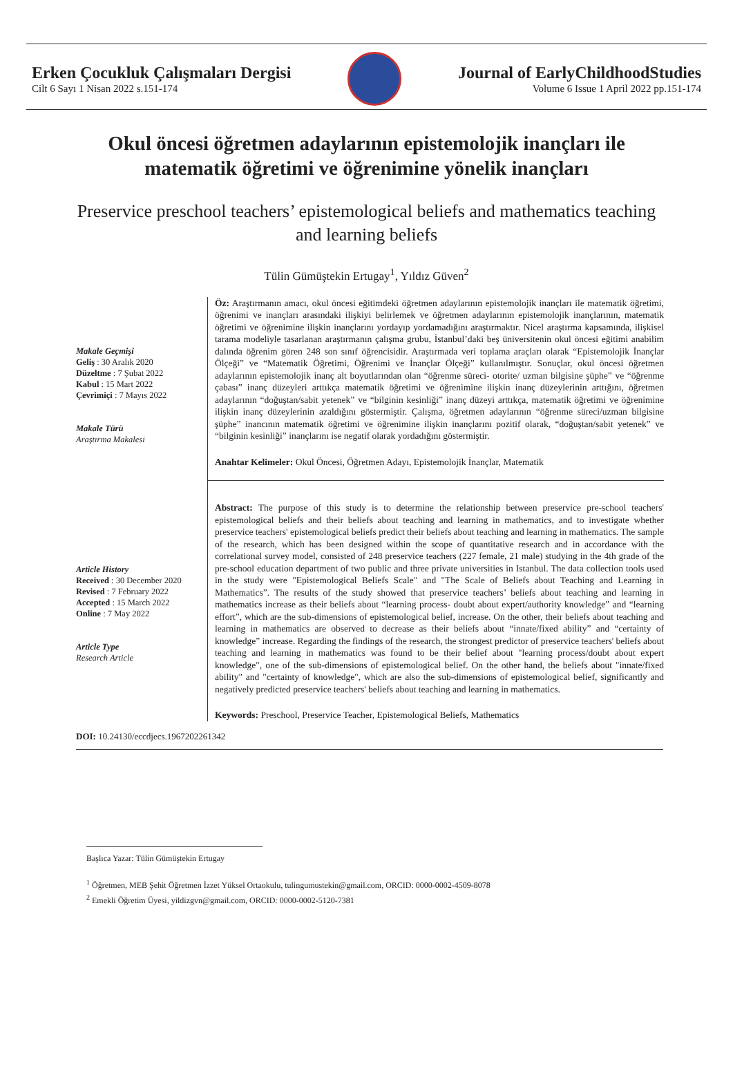Erken Çocukluk Çalışmaları Dergisi
Cilt 6 Sayı 1 Nisan 2022 s.151-174
Journal of EarlyChildhoodStudies
Volume 6 Issue 1 April 2022 pp.151-174
Okul öncesi öğretmen adaylarının epistemolojik inançları ile matematik öğretimi ve öğrenimine yönelik inançları
Preservice preschool teachers’ epistemological beliefs and mathematics teaching and learning beliefs
Tülin Gümüştekin Ertugay<sup>1</sup>, Yıldız Güven<sup>2</sup>
Makale Geçmişi
Geliş : 30 Aralık 2020
Düzeltme : 7 Şubat 2022
Kabul : 15 Mart 2022
Çevrimiçi : 7 Mayıs 2022
Makale Türü
Araştırma Makalesi
Öz: Araştırmanın amacı, okul öncesi eğitimdeki öğretmen adaylarının epistemolojik inançları ile matematik öğretimi, öğrenimi ve inançları arasındaki ilişkiyi belirlemek ve öğretmen adaylarının epistemolojik inançlarının, matematik öğretimi ve öğrenimine ilişkin inançlarını yordayıp yordamadığını araştırmaktır. Nicel araştırma kapsamında, ilişkisel tarama modeliyle tasarlanan araştırmanın çalışma grubu, İstanbul’daki beş üniversitenin okul öncesi eğitimi anabilim dalında öğrenim gören 248 son sınıf öğrencisidir. Araştırmada veri toplama araçları olarak “Epistemolojik İnançlar Ölçeği” ve “Matematik Öğretimi, Öğrenimi ve İnançlar Ölçeği” kullanılmıştır. Sonuçlar, okul öncesi öğretmen adaylarının epistemolojik inanç alt boyutlarından olan “öğrenme süreci- otorite/ uzman bilgisine şüphe” ve “öğrenme çabası” inanç düzeyleri arttıkça matematik öğretimi ve öğrenimine ilişkin inanç düzeylerinin arttığını, öğretmen adaylarının “doğuştan/sabit yetenek” ve “bilginin kesinliği” inanç düzeyi arttıkça, matematik öğretimi ve öğrenimine ilişkin inanç düzeylerinin azaldığını göstermiştir. Çalışma, öğretmen adaylarının “öğrenme süreci/uzman bilgisine şüphe” inancının matematik öğretimi ve öğrenimine ilişkin inançlarını pozitif olarak, “doğuştan/sabit yetenek” ve “bilginin kesinliği” inançlarını ise negatif olarak yordadığını göstermiştir.
Anahtar Kelimeler: Okul Öncesi, Öğretmen Adayı, Epistemolojik İnançlar, Matematik
Article History
Received : 30 December 2020
Revised : 7 February 2022
Accepted : 15 March 2022
Online : 7 May 2022
Article Type
Research Article
Abstract: The purpose of this study is to determine the relationship between preservice pre-school teachers' epistemological beliefs and their beliefs about teaching and learning in mathematics, and to investigate whether preservice teachers' epistemological beliefs predict their beliefs about teaching and learning in mathematics. The sample of the research, which has been designed within the scope of quantitative research and in accordance with the correlational survey model, consisted of 248 preservice teachers (227 female, 21 male) studying in the 4th grade of the pre-school education department of two public and three private universities in Istanbul. The data collection tools used in the study were "Epistemological Beliefs Scale" and "The Scale of Beliefs about Teaching and Learning in Mathematics”. The results of the study showed that preservice teachers’ beliefs about teaching and learning in mathematics increase as their beliefs about “learning process- doubt about expert/authority knowledge” and “learning effort”, which are the sub-dimensions of epistemological belief, increase. On the other, their beliefs about teaching and learning in mathematics are observed to decrease as their beliefs about “innate/fixed ability” and “certainty of knowledge” increase. Regarding the findings of the research, the strongest predictor of preservice teachers' beliefs about teaching and learning in mathematics was found to be their belief about "learning process/doubt about expert knowledge", one of the sub-dimensions of epistemological belief. On the other hand, the beliefs about "innate/fixed ability" and "certainty of knowledge", which are also the sub-dimensions of epistemological belief, significantly and negatively predicted preservice teachers' beliefs about teaching and learning in mathematics.
Keywords: Preschool, Preservice Teacher, Epistemological Beliefs, Mathematics
DOI: 10.24130/eccdjecs.1967202261342
Başlıca Yazar: Tülin Gümüştekin Ertugay
<sup>1</sup> Öğretmen, MEB Şehit Öğretmen İzzet Yüksel Ortaokulu, tulingumustekin@gmail.com, ORCID: 0000-0002-4509-8078
<sup>2</sup> Emekli Öğretim Üyesi, yildizgvn@gmail.com, ORCID: 0000-0002-5120-7381